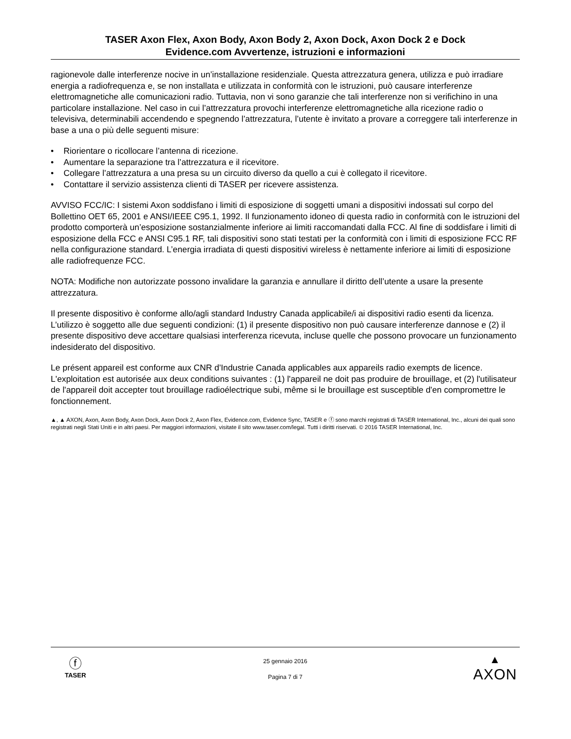TASER Axon Flex, Axon Body, Axon Body 2, Axon Dock, Axon Dock 2 e Dock
Evidence.com Avvertenze, istruzioni e informazioni
ragionevole dalle interferenze nocive in un’installazione residenziale. Questa attrezzatura genera, utilizza e può irradiare energia a radiofrequenza e, se non installata e utilizzata in conformità con le istruzioni, può causare interferenze elettromagnetiche alle comunicazioni radio. Tuttavia, non vi sono garanzie che tali interferenze non si verifichino in una particolare installazione. Nel caso in cui l’attrezzatura provochi interferenze elettromagnetiche alla ricezione radio o televisiva, determinabili accendendo e spegnendo l’attrezzatura, l’utente è invitato a provare a correggere tali interferenze in base a una o più delle seguenti misure:
• Riorientare o ricollocare l’antenna di ricezione.
• Aumentare la separazione tra l’attrezzatura e il ricevitore.
• Collegare l’attrezzatura a una presa su un circuito diverso da quello a cui è collegato il ricevitore.
• Contattare il servizio assistenza clienti di TASER per ricevere assistenza.
AVVISO FCC/IC: I sistemi Axon soddisfano i limiti di esposizione di soggetti umani a dispositivi indossati sul corpo del Bollettino OET 65, 2001 e ANSI/IEEE C95.1, 1992. Il funzionamento idoneo di questa radio in conformità con le istruzioni del prodotto comporterà un’esposizione sostanzialmente inferiore ai limiti raccomandati dalla FCC. Al fine di soddisfare i limiti di esposizione della FCC e ANSI C95.1 RF, tali dispositivi sono stati testati per la conformità con i limiti di esposizione FCC RF nella configurazione standard. L’energia irradiata di questi dispositivi wireless è nettamente inferiore ai limiti di esposizione alle radiofrequenze FCC.
NOTA: Modifiche non autorizzate possono invalidare la garanzia e annullare il diritto dell’utente a usare la presente attrezzatura.
Il presente dispositivo è conforme allo/agli standard Industry Canada applicabile/i ai dispositivi radio esenti da licenza. L’utilizzo è soggetto alle due seguenti condizioni: (1) il presente dispositivo non può causare interferenze dannose e (2) il presente dispositivo deve accettare qualsiasi interferenza ricevuta, incluse quelle che possono provocare un funzionamento indesiderato del dispositivo.
Le présent appareil est conforme aux CNR d'Industrie Canada applicables aux appareils radio exempts de licence. L'exploitation est autorisée aux deux conditions suivantes : (1) l'appareil ne doit pas produire de brouillage, et (2) l'utilisateur de l'appareil doit accepter tout brouillage radioélectrique subi, même si le brouillage est susceptible d'en compromettre le fonctionnement.
▲, ▲ AXON, Axon, Axon Body, Axon Dock, Axon Dock 2, Axon Flex, Evidence.com, Evidence Sync, TASER e ⓕ sono marchi registrati di TASER International, Inc., alcuni dei quali sono registrati negli Stati Uniti e in altri paesi. Per maggiori informazioni, visitate il sito www.taser.com/legal. Tutti i diritti riservati. © 2016 TASER International, Inc.
ⓕ
TASER
25 gennaio 2016
Pagina 7 di 7
▲
AXON